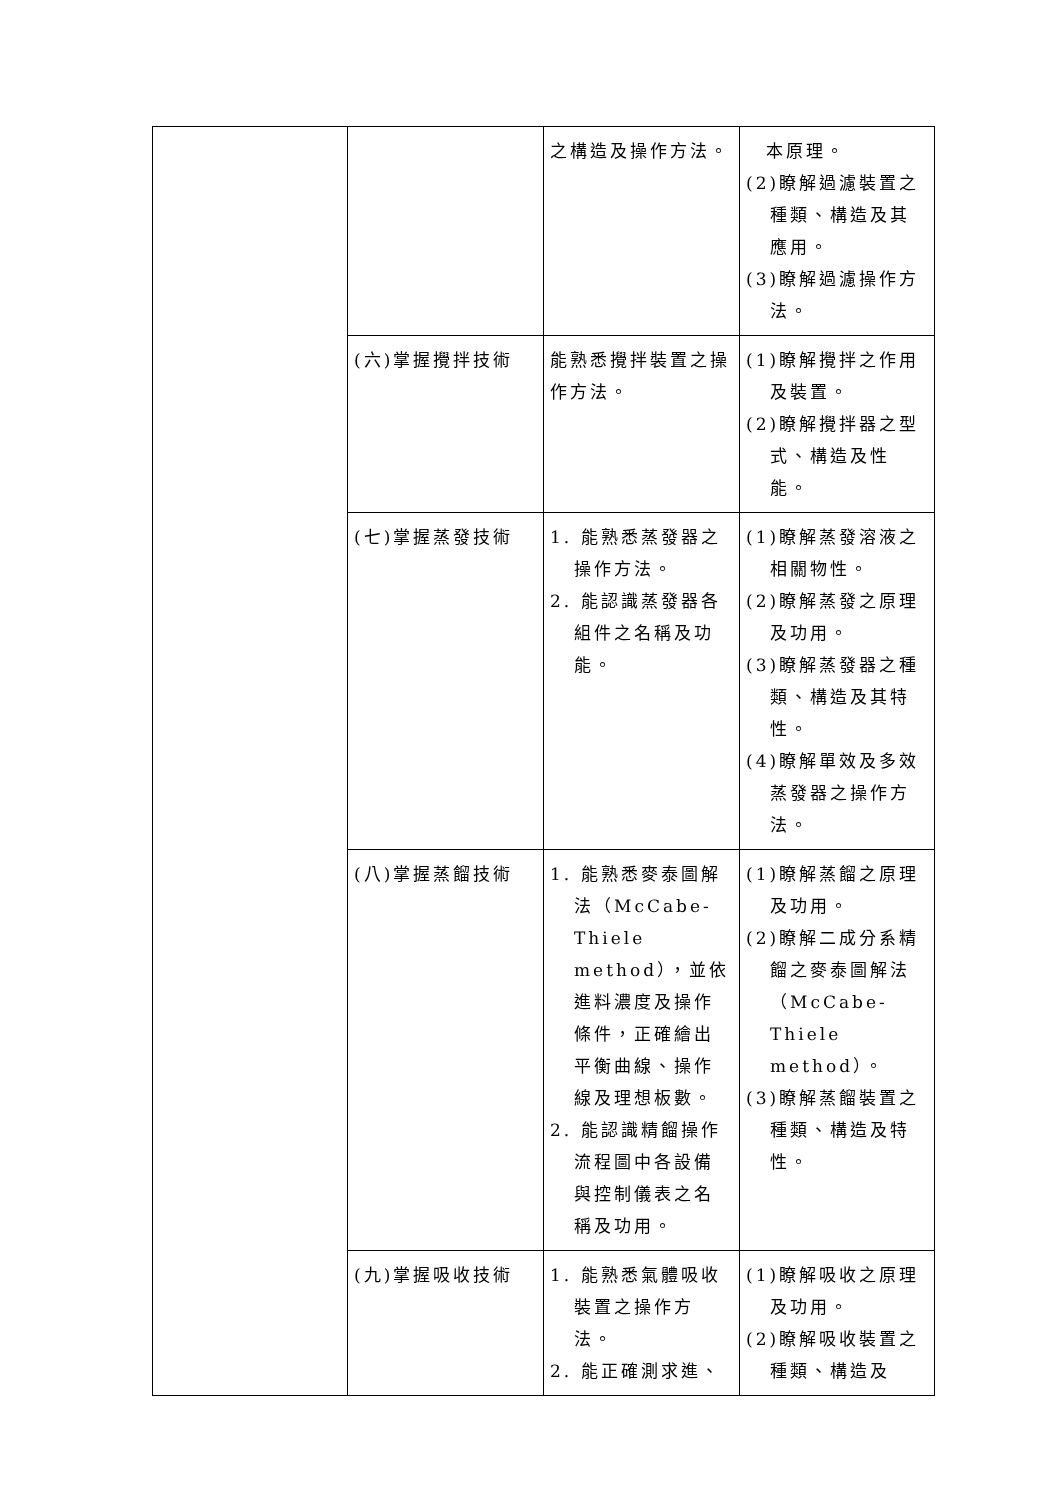| | | 之構造及操作方法。 | 本原理。 (2)瞭解過濾裝置之種類、構造及其應用。 (3)瞭解過濾操作方法。 |
| | (六)掌握攪拌技術 | 能熟悉攪拌裝置之操作方法。 | (1)瞭解攪拌之作用及裝置。 (2)瞭解攪拌器之型式、構造及性能。 |
| | (七)掌握蒸發技術 | 1. 能熟悉蒸發器之操作方法。 2. 能認識蒸發器各組件之名稱及功能。 | (1)瞭解蒸發溶液之相關物性。 (2)瞭解蒸發之原理及功用。 (3)瞭解蒸發器之種類、構造及其特性。 (4)瞭解單效及多效蒸發器之操作方法。 |
| | (八)掌握蒸餾技術 | 1. 能熟悉麥泰圖解法（McCabe-Thiele method），並依進料濃度及操作條件，正確繪出平衡曲線、操作線及理想板數。 2. 能認識精餾操作流程圖中各設備與控制儀表之名稱及功用。 | (1)瞭解蒸餾之原理及功用。 (2)瞭解二成分系精餾之麥泰圖解法（McCabe-Thiele method）。 (3)瞭解蒸餾裝置之種類、構造及特性。 |
| | (九)掌握吸收技術 | 1. 能熟悉氣體吸收裝置之操作方法。 2. 能正確測求進、 | (1)瞭解吸收之原理及功用。 (2)瞭解吸收裝置之種類、構造及 |